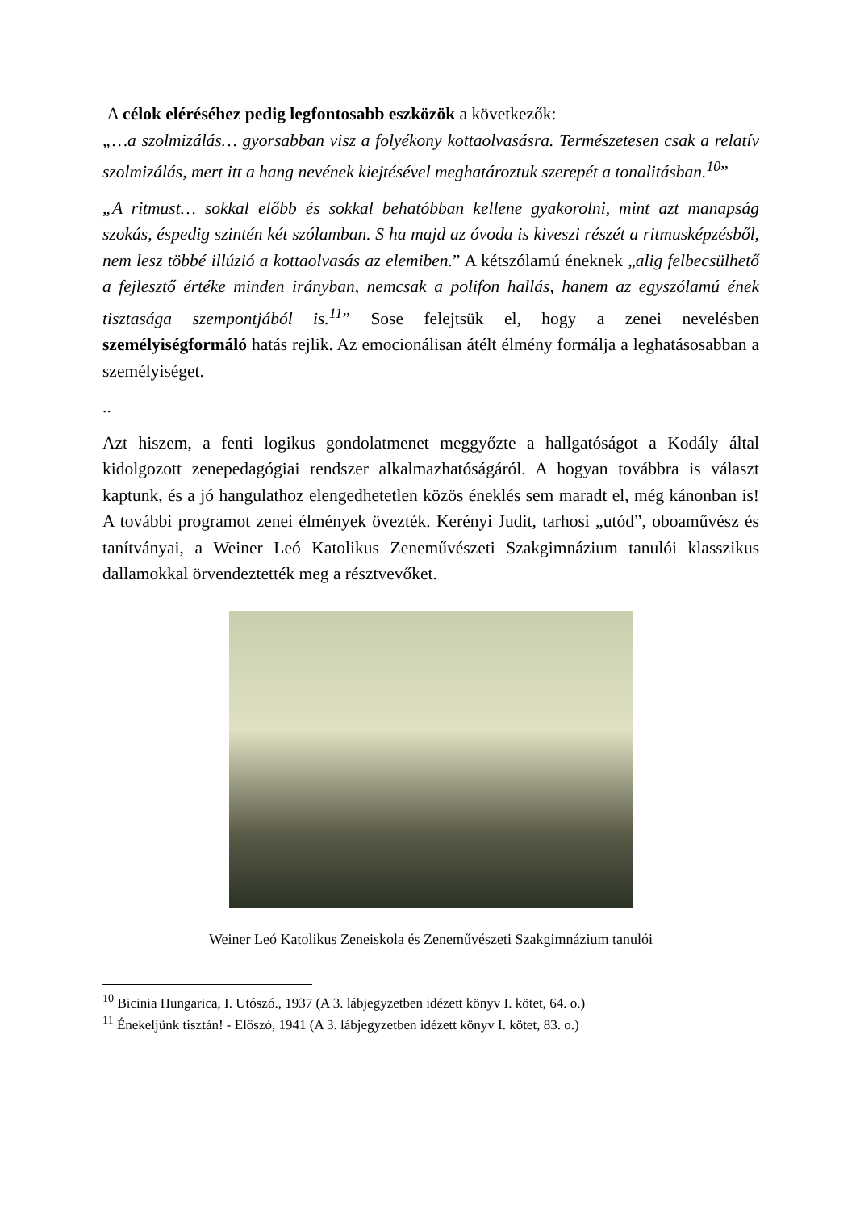A célok eléréséhez pedig legfontosabb eszközök a következők:
„…a szolmizálás… gyorsabban visz a folyékony kottaolvasásra. Természetesen csak a relatív szolmizálás, mert itt a hang nevének kiejtésével meghatároztuk szerepét a tonalitásban.<sup>10</sup>”
„A ritmust… sokkal előbb és sokkal behatóbban kellene gyakorolni, mint azt manapság szokás, éspedig szintén két szólamban. S ha majd az óvoda is kiveszi részét a ritmusképzésből, nem lesz többé illúzió a kottaolvasás az elemiben.” A kétszólamú éneknek „alig felbecsülhető a fejlesztő értéke minden irányban, nemcsak a polifon hallás, hanem az egyszólamú ének tisztasága szempontjából is.<sup>11</sup>” Sose felejtsük el, hogy a zenei nevelésben személyiségformáló hatás rejlik. Az emocionálisan átélt élmény formálja a leghatásosabban a személyiséget.
..
Azt hiszem, a fenti logikus gondolatmenet meggyőzte a hallgatóságot a Kodály által kidolgozott zenepedagógiai rendszer alkalmazhatóságáról. A hogyan továbbra is választ kaptunk, és a jó hangulathoz elengedhetetlen közös éneklés sem maradt el, még kánonban is! A további programot zenei élmények övezték. Kerényi Judit, tarhosi „utód”, oboaművész és tanítványai, a Weiner Leó Katolikus Zeneművészeti Szakgimnázium tanulói klasszikus dallamokkal örvendeztették meg a résztvevőket.
Weiner Leó Katolikus Zeneiskola és Zeneművészeti Szakgimnázium tanulói
<sup>10</sup> Bicinia Hungarica, I. Utószó., 1937 (A 3. lábjegyzetben idézett könyv I. kötet, 64. o.)
<sup>11</sup> Énekeljünk tisztán! - Előszó, 1941 (A 3. lábjegyzetben idézett könyv I. kötet, 83. o.)